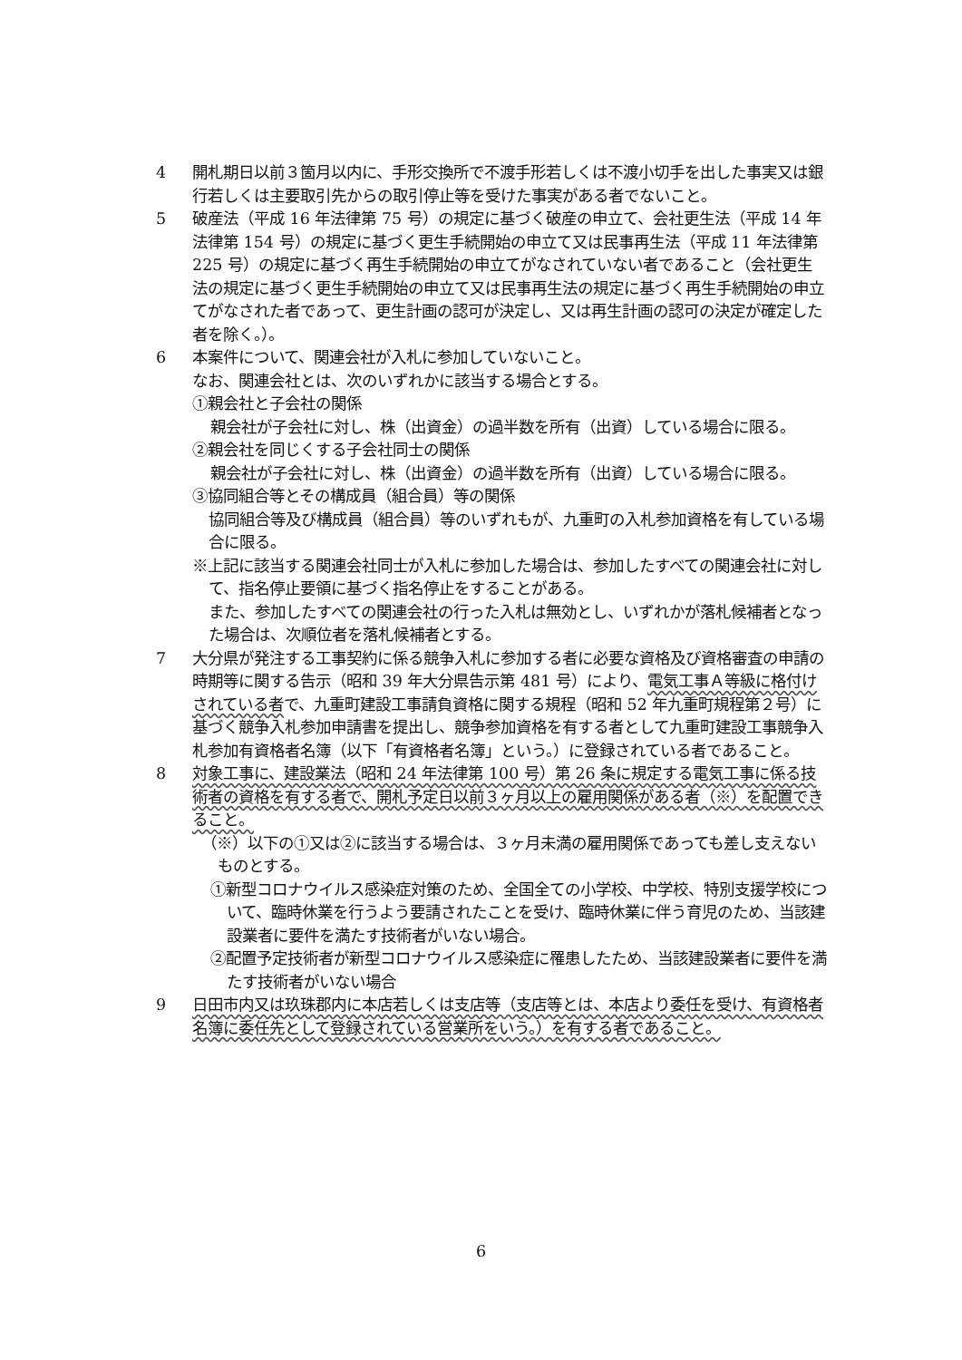4 開札期日以前３箇月以内に、手形交換所で不渡手形若しくは不渡小切手を出した事実又は銀行若しくは主要取引先からの取引停止等を受けた事実がある者でないこと。
5 破産法（平成 16 年法律第 75 号）の規定に基づく破産の申立て、会社更生法（平成 14 年法律第 154 号）の規定に基づく更生手続開始の申立て又は民事再生法（平成 11 年法律第 225 号）の規定に基づく再生手続開始の申立てがなされていない者であること（会社更生法の規定に基づく更生手続開始の申立て又は民事再生法の規定に基づく再生手続開始の申立てがなされた者であって、更生計画の認可が決定し、又は再生計画の認可の決定が確定した者を除く。）。
6 本案件について、関連会社が入札に参加していないこと。
なお、関連会社とは、次のいずれかに該当する場合とする。
①親会社と子会社の関係
親会社が子会社に対し、株（出資金）の過半数を所有（出資）している場合に限る。
②親会社を同じくする子会社同士の関係
親会社が子会社に対し、株（出資金）の過半数を所有（出資）している場合に限る。
③協同組合等とその構成員（組合員）等の関係
協同組合等及び構成員（組合員）等のいずれもが、九重町の入札参加資格を有している場合に限る。
※上記に該当する関連会社同士が入札に参加した場合は、参加したすべての関連会社に対して、指名停止要領に基づく指名停止をすることがある。
また、参加したすべての関連会社の行った入札は無効とし、いずれかが落札候補者となった場合は、次順位者を落札候補者とする。
7 大分県が発注する工事契約に係る競争入札に参加する者に必要な資格及び資格審査の申請の時期等に関する告示（昭和 39 年大分県告示第 481 号）により、電気工事Ａ等級に格付けされている者で、九重町建設工事請負資格に関する規程（昭和 52 年九重町規程第２号）に基づく競争入札参加申請書を提出し、競争参加資格を有する者として九重町建設工事競争入札参加有資格者名簿（以下「有資格者名簿」という。）に登録されている者であること。
8 対象工事に、建設業法（昭和 24 年法律第 100 号）第 26 条に規定する電気工事に係る技術者の資格を有する者で、開札予定日以前３ヶ月以上の雇用関係がある者（※）を配置できること。
（※）以下の①又は②に該当する場合は、３ヶ月未満の雇用関係であっても差し支えないものとする。
①新型コロナウイルス感染症対策のため、全国全ての小学校、中学校、特別支援学校について、臨時休業を行うよう要請されたことを受け、臨時休業に伴う育児のため、当該建設業者に要件を満たす技術者がいない場合。
②配置予定技術者が新型コロナウイルス感染症に罹患したため、当該建設業者に要件を満たす技術者がいない場合
9 日田市内又は玖珠郡内に本店若しくは支店等（支店等とは、本店より委任を受け、有資格者名簿に委任先として登録されている営業所をいう。）を有する者であること。
6